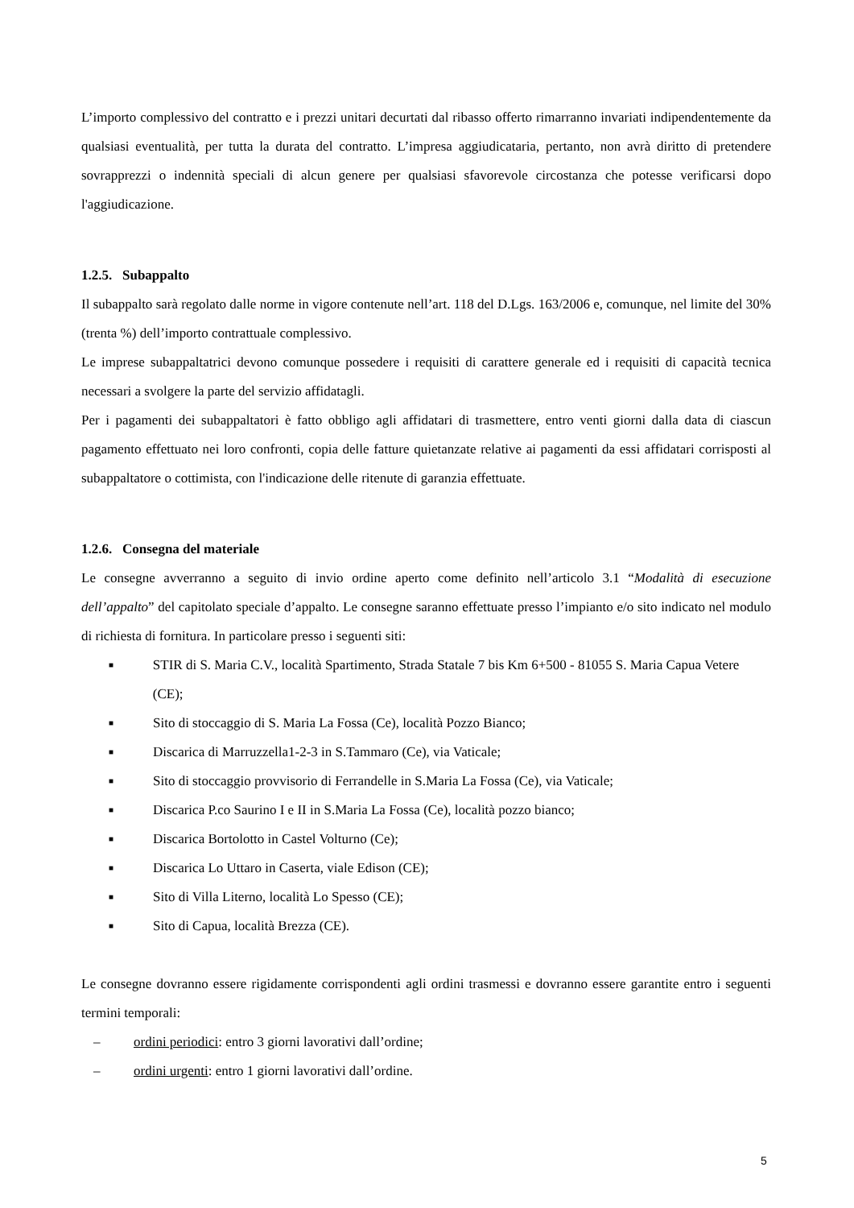L’importo complessivo del contratto e i prezzi unitari decurtati dal ribasso offerto rimarranno invariati indipendentemente da qualsiasi eventualità, per tutta la durata del contratto. L’impresa aggiudicataria, pertanto, non avrà diritto di pretendere sovrapprezzi o indennità speciali di alcun genere per qualsiasi sfavorevole circostanza che potesse verificarsi dopo l'aggiudicazione.
1.2.5. Subappalto
Il subappalto sarà regolato dalle norme in vigore contenute nell’art. 118 del D.Lgs. 163/2006 e, comunque, nel limite del 30% (trenta %) dell’importo contrattuale complessivo.
Le imprese subappaltatrici devono comunque possedere i requisiti di carattere generale ed i requisiti di capacità tecnica necessari a svolgere la parte del servizio affidatagli.
Per i pagamenti dei subappaltatori è fatto obbligo agli affidatari di trasmettere, entro venti giorni dalla data di ciascun pagamento effettuato nei loro confronti, copia delle fatture quietanzate relative ai pagamenti da essi affidatari corrisposti al subappaltatore o cottimista, con l'indicazione delle ritenute di garanzia effettuate.
1.2.6. Consegna del materiale
Le consegne avverranno a seguito di invio ordine aperto come definito nell’articolo 3.1 “Modalità di esecuzione dell’appalto” del capitolato speciale d’appalto. Le consegne saranno effettuate presso l’impianto e/o sito indicato nel modulo di richiesta di fornitura. In particolare presso i seguenti siti:
■ STIR di S. Maria C.V., località Spartimento, Strada Statale 7 bis Km 6+500 - 81055 S. Maria Capua Vetere (CE);
■ Sito di stoccaggio di S. Maria La Fossa (Ce), località Pozzo Bianco;
■ Discarica di Marruzzella1-2-3 in S.Tammaro (Ce), via Vaticale;
■ Sito di stoccaggio provvisorio di Ferrandelle in S.Maria La Fossa (Ce), via Vaticale;
■ Discarica P.co Saurino I e II in S.Maria La Fossa (Ce), località pozzo bianco;
■ Discarica Bortolotto in Castel Volturno (Ce);
■ Discarica Lo Uttaro in Caserta, viale Edison (CE);
■ Sito di Villa Literno, località Lo Spesso (CE);
■ Sito di Capua, località Brezza (CE).
Le consegne dovranno essere rigidamente corrispondenti agli ordini trasmessi e dovranno essere garantite entro i seguenti termini temporali:
– ordini periodici: entro 3 giorni lavorativi dall’ordine;
– ordini urgenti: entro 1 giorni lavorativi dall’ordine.
5